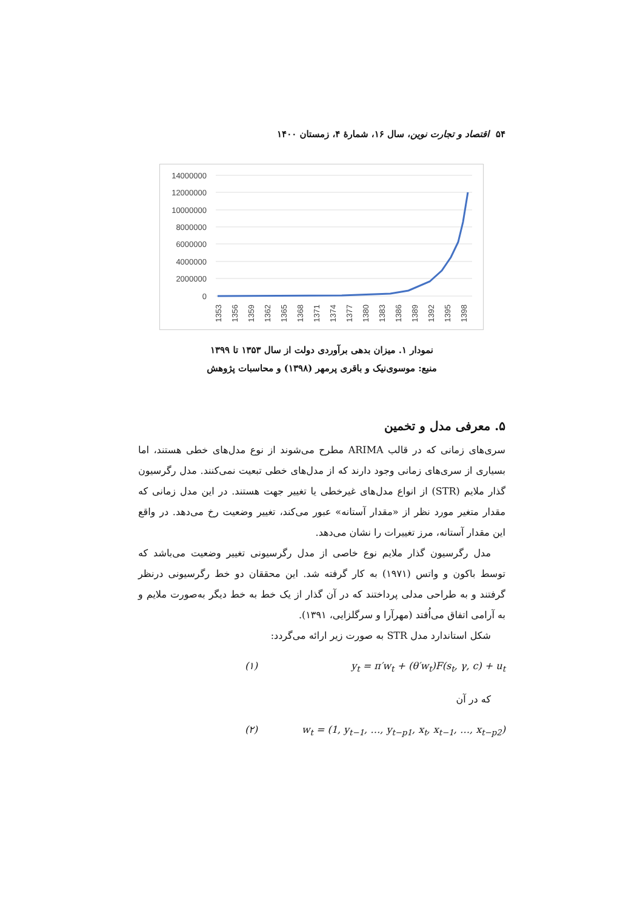۵۴ اقتصاد و تجارت نوین، سال ۱۶، شمارهٔ ۴، زمستان ۱۴۰۰
14000000
12000000
10000000
8000000
6000000
4000000
2000000
0
1353
1356
1359
1362
1365
1368
1371
1374
1377
1380
1383
1386
1389
1392
1395
1398
نمودار ۱. میزان بدهی برآوردی دولت از سال ۱۳۵۳ تا ۱۳۹۹
منبع: موسوی‌نیک و باقری پرمهر (۱۳۹۸) و محاسبات پژوهش
۵. معرفی مدل و تخمین
سری‌های زمانی که در قالب ARIMA مطرح می‌شوند از نوع مدل‌های خطی هستند، اما بسیاری از سری‌های زمانی وجود دارند که از مدل‌های خطی تبعیت نمی‌کنند. مدل رگرسیون گذار ملایم (STR) از انواع مدل‌های غیرخطی یا تغییر جهت هستند. در این مدل زمانی که مقدار متغیر مورد نظر از «مقدار آستانه» عبور می‌کند، تغییر وضعیت رخ می‌دهد. در واقع این مقدار آستانه، مرز تغییرات را نشان می‌دهد.
مدل رگرسیون گذار ملایم نوع خاصی از مدل رگرسیونی تغییر وضعیت می‌باشد که توسط باکون و واتس (۱۹۷۱) به کار گرفته شد. این محققان دو خط رگرسیونی درنظر گرفتند و به طراحی مدلی پرداختند که در آن گذار از یک خط به خط دیگر به‌صورت ملایم و به آرامی اتفاق می‌اُفتد (مهرآرا و سرگلزایی، ۱۳۹۱).
شکل استاندارد مدل STR به صورت زیر ارائه می‌گردد:
(۱) y<sub>t</sub> = π′w<sub>t</sub> + (θ′w<sub>t</sub>)F(s<sub>t</sub>, γ, c) + u<sub>t</sub>
که در آن
(۲) w<sub>t</sub> = (1, y<sub>t−1</sub>, …, y<sub>t−p1</sub>, x<sub>t</sub>, x<sub>t−1</sub>, …, x<sub>t−p2</sub>)